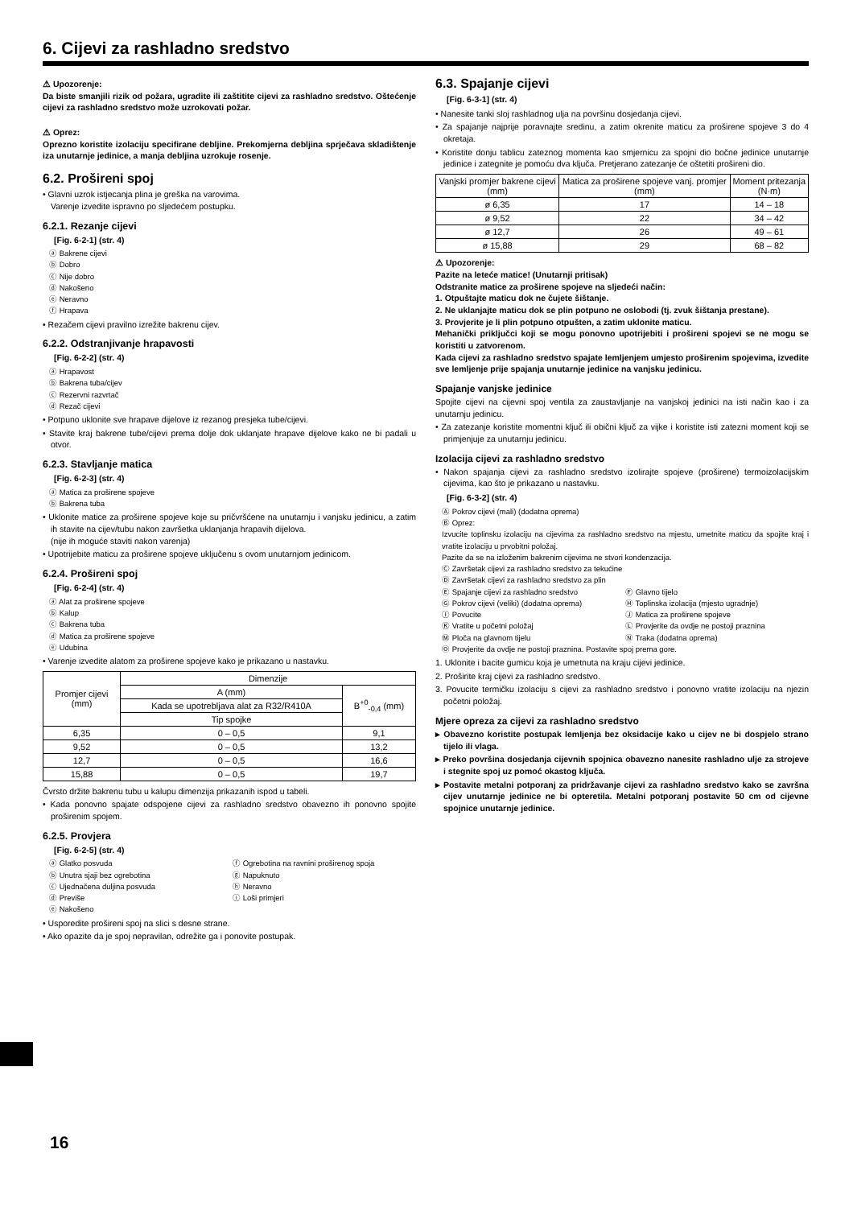6. Cijevi za rashladno sredstvo
⚠ Upozorenje:
Da biste smanjili rizik od požara, ugradite ili zaštitite cijevi za rashladno sredstvo. Oštećenje cijevi za rashladno sredstvo može uzrokovati požar.
⚠ Oprez:
Oprezno koristite izolaciju specifirane debljine. Prekomjerna debljina sprječava skladištenje iza unutarnje jedinice, a manja debljina uzrokuje rosenje.
6.2. Prošireni spoj
• Glavni uzrok istjecanja plina je greška na varovima.
Varenje izvedite ispravno po sljedećem postupku.
6.2.1. Rezanje cijevi
[Fig. 6-2-1] (str. 4)
ⓐ Bakrene cijevi
ⓑ Dobro
ⓒ Nije dobro
ⓓ Nakošeno
ⓔ Neravno
ⓕ Hrapava
• Rezačem cijevi pravilno izrežite bakrenu cijev.
6.2.2. Odstranjivanje hrapavosti
[Fig. 6-2-2] (str. 4)
ⓐ Hrapavost
ⓑ Bakrena tuba/cijev
ⓒ Rezervni razvrtač
ⓓ Rezač cijevi
• Potpuno uklonite sve hrapave dijelove iz rezanog presjeka tube/cijevi.
• Stavite kraj bakrene tube/cijevi prema dolje dok uklanjate hrapave dijelove kako ne bi padali u otvor.
6.2.3. Stavljanje matica
[Fig. 6-2-3] (str. 4)
ⓐ Matica za proširene spojeve
ⓑ Bakrena tuba
• Uklonite matice za proširene spojeve koje su pričvršćene na unutarnju i vanjsku jedinicu, a zatim ih stavite na cijev/tubu nakon završetka uklanjanja hrapavih dijelova.
(nije ih moguće staviti nakon varenja)
• Upotrijebite maticu za proširene spojeve uključenu s ovom unutarnjom jedinicom.
6.2.4. Prošireni spoj
[Fig. 6-2-4] (str. 4)
ⓐ Alat za proširene spojeve
ⓑ Kalup
ⓒ Bakrena tuba
ⓓ Matica za proširene spojeve
ⓔ Udubina
• Varenje izvedite alatom za proširene spojeve kako je prikazano u nastavku.
| Promjer cijevi (mm) | Dimenzije | |
| --- | --- | --- |
| | A (mm) | B<sup>+0</sup><sub>-0,4</sub> (mm) |
| | Kada se upotrebljava alat za R32/R410A | |
| | Tip spojke | |
| 6,35 | 0 – 0,5 | 9,1 |
| 9,52 | 0 – 0,5 | 13,2 |
| 12,7 | 0 – 0,5 | 16,6 |
| 15,88 | 0 – 0,5 | 19,7 |
Čvrsto držite bakrenu tubu u kalupu dimenzija prikazanih ispod u tabeli.
• Kada ponovno spajate odspojene cijevi za rashladno sredstvo obavezno ih ponovno spojite proširenim spojem.
6.2.5. Provjera
[Fig. 6-2-5] (str. 4)
ⓐ Glatko posvuda
ⓑ Unutra sjaji bez ogrebotina
ⓒ Ujednačena duljina posvuda
ⓓ Previše
ⓔ Nakošeno
ⓕ Ogrebotina na ravnini proširenog spoja
ⓖ Napuknuto
ⓗ Neravno
ⓘ Loši primjeri
• Usporedite prošireni spoj na slici s desne strane.
• Ako opazite da je spoj nepravilan, odrežite ga i ponovite postupak.
6.3. Spajanje cijevi
[Fig. 6-3-1] (str. 4)
• Nanesite tanki sloj rashladnog ulja na površinu dosjedanja cijevi.
• Za spajanje najprije poravnajte sredinu, a zatim okrenite maticu za proširene spojeve 3 do 4 okretaja.
• Koristite donju tablicu zateznog momenta kao smjernicu za spojni dio bočne jedinice unutarnje jedinice i zategnite je pomoću dva ključa. Pretjerano zatezanje će oštetiti prošireni dio.
| Vanjski promjer bakrene cijevi (mm) | Matica za proširene spojeve vanj. promjer (mm) | Moment pritezanja (N·m) |
| --- | --- | --- |
| ø 6,35 | 17 | 14 – 18 |
| ø 9,52 | 22 | 34 – 42 |
| ø 12,7 | 26 | 49 – 61 |
| ø 15,88 | 29 | 68 – 82 |
⚠ Upozorenje:
Pazite na leteće matice! (Unutarnji pritisak)
Odstranite matice za proširene spojeve na sljedeći način:
1. Otpuštajte maticu dok ne čujete šištanje.
2. Ne uklanjajte maticu dok se plin potpuno ne oslobodi (tj. zvuk šištanja prestane).
3. Provjerite je li plin potpuno otpušten, a zatim uklonite maticu.
Mehanički priključci koji se mogu ponovno upotrijebiti i prošireni spojevi se ne mogu se koristiti u zatvorenom.
Kada cijevi za rashladno sredstvo spajate lemljenjem umjesto proširenim spojevima, izvedite sve lemljenje prije spajanja unutarnje jedinice na vanjsku jedinicu.
Spajanje vanjske jedinice
Spojite cijevi na cijevni spoj ventila za zaustavljanje na vanjskoj jedinici na isti način kao i za unutarnju jedinicu.
• Za zatezanje koristite momentni ključ ili obični ključ za vijke i koristite isti zatezni moment koji se primjenjuje za unutarnju jedinicu.
Izolacija cijevi za rashladno sredstvo
• Nakon spajanja cijevi za rashladno sredstvo izolirajte spojeve (proširene) termoizolacijskim cijevima, kao što je prikazano u nastavku.
[Fig. 6-3-2] (str. 4)
Ⓐ Pokrov cijevi (mali) (dodatna oprema)
Ⓑ Oprez:
Izvucite toplinsku izolaciju na cijevima za rashladno sredstvo na mjestu, umetnite maticu da spojite kraj i vratite izolaciju u prvobitni položaj.
Pazite da se na izloženim bakrenim cijevima ne stvori kondenzacija.
Ⓒ Završetak cijevi za rashladno sredstvo za tekućine
Ⓓ Završetak cijevi za rashladno sredstvo za plin
Ⓔ Spajanje cijevi za rashladno sredstvo
Ⓖ Pokrov cijevi (veliki) (dodatna oprema)
Ⓘ Povucite
Ⓚ Vratite u početni položaj
Ⓜ Ploča na glavnom tijelu
Ⓕ Glavno tijelo
Ⓗ Toplinska izolacija (mjesto ugradnje)
Ⓙ Matica za proširene spojeve
Ⓛ Provjerite da ovdje ne postoji praznina
Ⓝ Traka (dodatna oprema)
Ⓞ Provjerite da ovdje ne postoji praznina. Postavite spoj prema gore.
1. Uklonite i bacite gumicu koja je umetnuta na kraju cijevi jedinice.
2. Proširite kraj cijevi za rashladno sredstvo.
3. Povucite termičku izolaciju s cijevi za rashladno sredstvo i ponovno vratite izolaciju na njezin početni položaj.
Mjere opreza za cijevi za rashladno sredstvo
▸ Obavezno koristite postupak lemljenja bez oksidacije kako u cijev ne bi dospjelo strano tijelo ili vlaga.
▸ Preko površina dosjedanja cijevnih spojnica obavezno nanesite rashladno ulje za strojeve i stegnite spoj uz pomoć okastog ključa.
▸ Postavite metalni potporanj za pridržavanje cijevi za rashladno sredstvo kako se završna cijev unutarnje jedinice ne bi opteretila. Metalni potporanj postavite 50 cm od cijevne spojnice unutarnje jedinice.
16